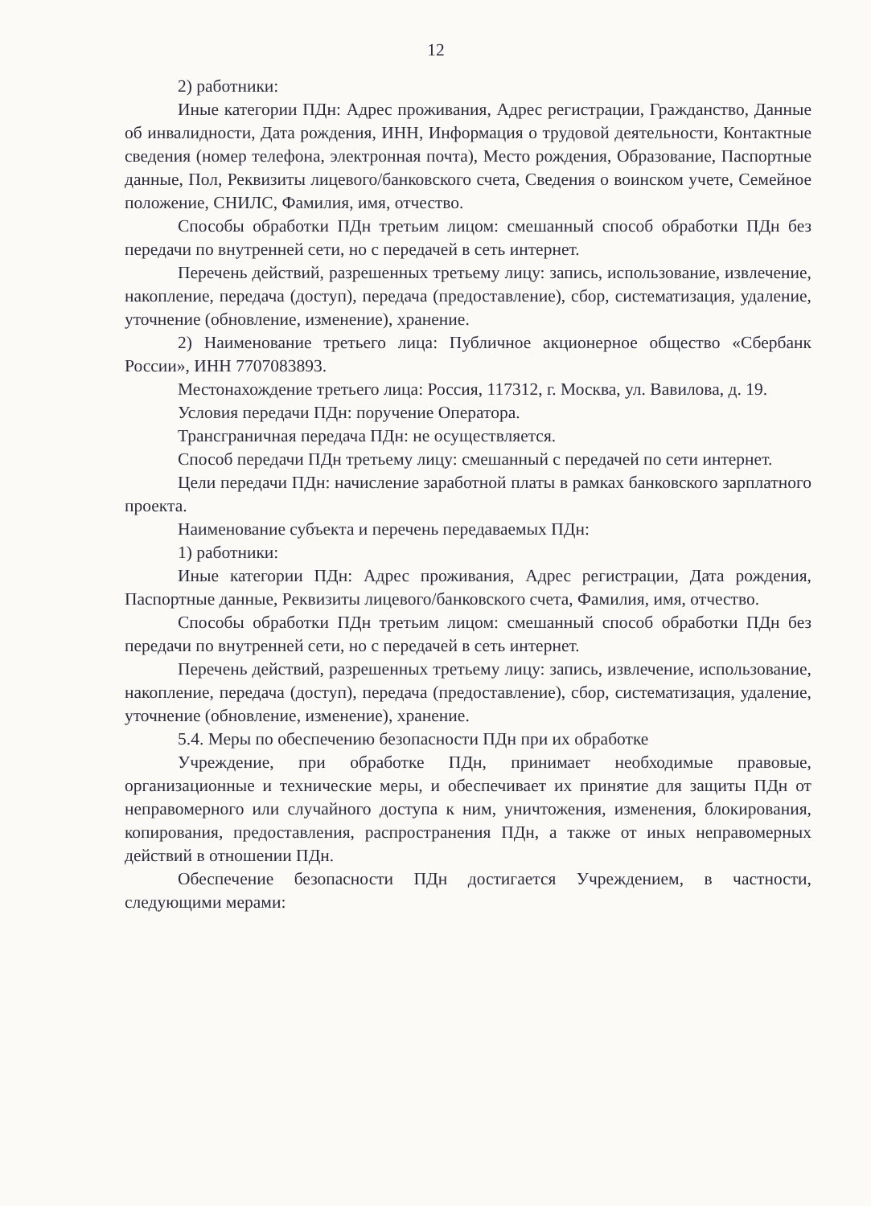12
2) работники:
Иные категории ПДн: Адрес проживания, Адрес регистрации, Гражданство, Данные об инвалидности, Дата рождения, ИНН, Информация о трудовой деятельности, Контактные сведения (номер телефона, электронная почта), Место рождения, Образование, Паспортные данные, Пол, Реквизиты лицевого/банковского счета, Сведения о воинском учете, Семейное положение, СНИЛС, Фамилия, имя, отчество.
Способы обработки ПДн третьим лицом: смешанный способ обработки ПДн без передачи по внутренней сети, но с передачей в сеть интернет.
Перечень действий, разрешенных третьему лицу: запись, использование, извлечение, накопление, передача (доступ), передача (предоставление), сбор, систематизация, удаление, уточнение (обновление, изменение), хранение.
2) Наименование третьего лица: Публичное акционерное общество «Сбербанк России», ИНН 7707083893.
Местонахождение третьего лица: Россия, 117312, г. Москва, ул. Вавилова, д. 19.
Условия передачи ПДн: поручение Оператора.
Трансграничная передача ПДн: не осуществляется.
Способ передачи ПДн третьему лицу: смешанный с передачей по сети интернет.
Цели передачи ПДн: начисление заработной платы в рамках банковского зарплатного проекта.
Наименование субъекта и перечень передаваемых ПДн:
1) работники:
Иные категории ПДн: Адрес проживания, Адрес регистрации, Дата рождения, Паспортные данные, Реквизиты лицевого/банковского счета, Фамилия, имя, отчество.
Способы обработки ПДн третьим лицом: смешанный способ обработки ПДн без передачи по внутренней сети, но с передачей в сеть интернет.
Перечень действий, разрешенных третьему лицу: запись, извлечение, использование, накопление, передача (доступ), передача (предоставление), сбор, систематизация, удаление, уточнение (обновление, изменение), хранение.
5.4. Меры по обеспечению безопасности ПДн при их обработке
Учреждение, при обработке ПДн, принимает необходимые правовые, организационные и технические меры, и обеспечивает их принятие для защиты ПДн от неправомерного или случайного доступа к ним, уничтожения, изменения, блокирования, копирования, предоставления, распространения ПДн, а также от иных неправомерных действий в отношении ПДн.
Обеспечение безопасности ПДн достигается Учреждением, в частности, следующими мерами: